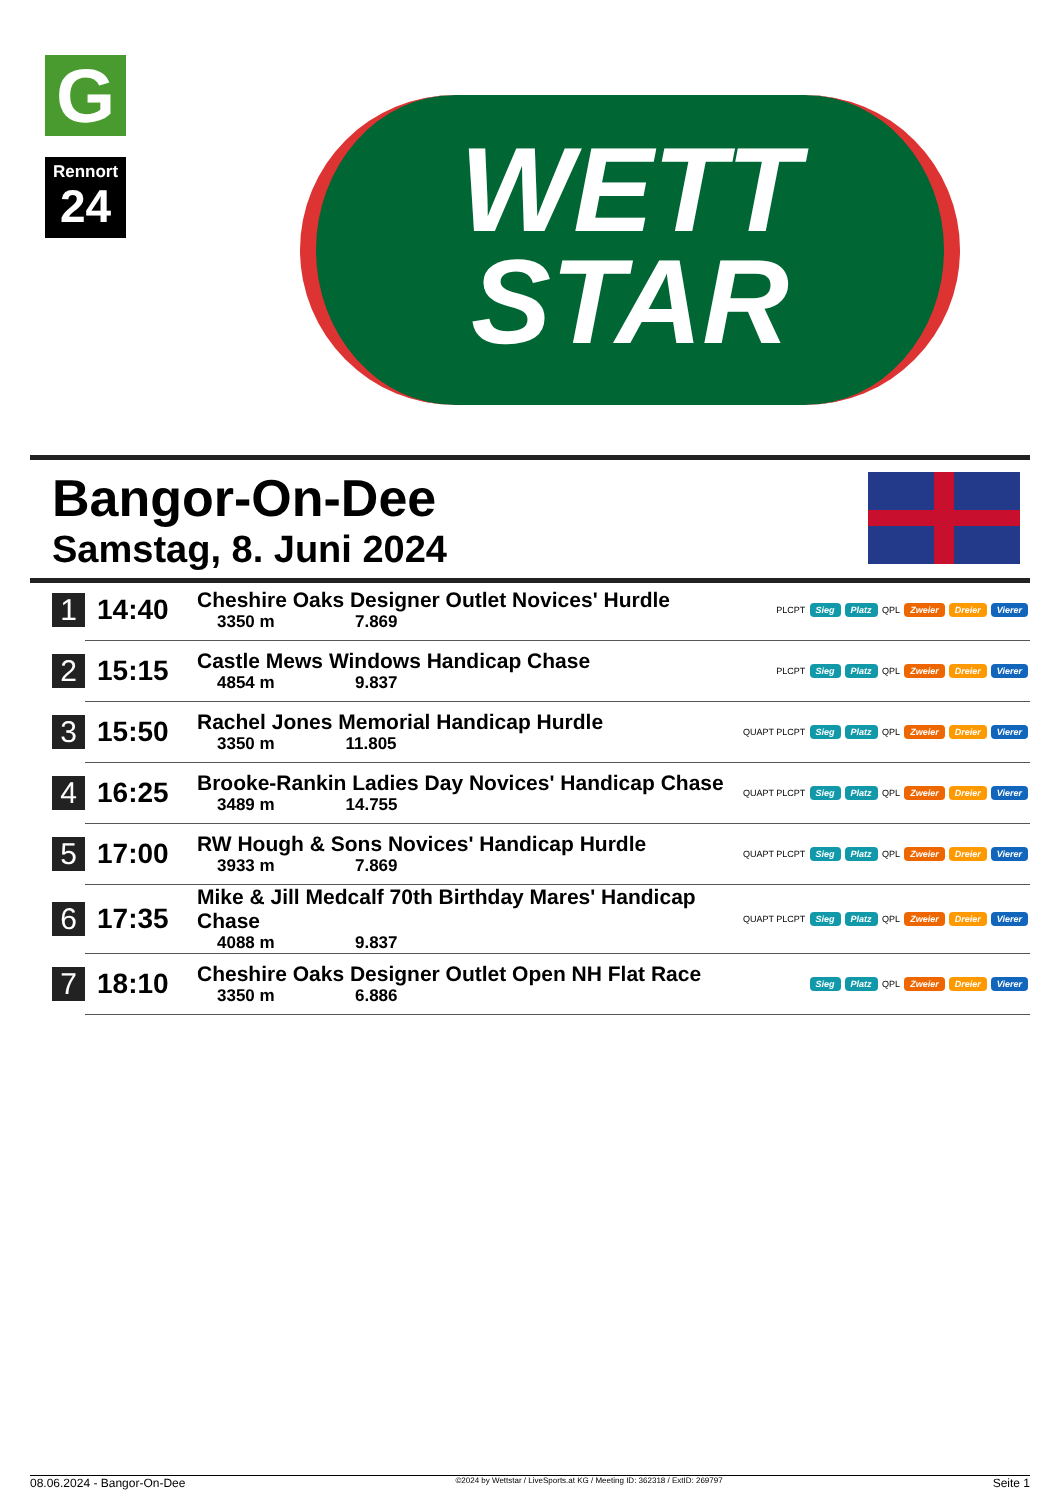G
Rennort
24
WETT
STAR
Bangor-On-Dee
Samstag, 8. Juni 2024
| 1 | 14:40 | Cheshire Oaks Designer Outlet Novices' Hurdle 3350 m 7.869 | PLCPT Sieg Platz QPL Zweier Dreier Vierer |
| 2 | 15:15 | Castle Mews Windows Handicap Chase 4854 m 9.837 | PLCPT Sieg Platz QPL Zweier Dreier Vierer |
| 3 | 15:50 | Rachel Jones Memorial Handicap Hurdle 3350 m 11.805 | QUAPT PLCPT Sieg Platz QPL Zweier Dreier Vierer |
| 4 | 16:25 | Brooke-Rankin Ladies Day Novices' Handicap Chase 3489 m 14.755 | QUAPT PLCPT Sieg Platz QPL Zweier Dreier Vierer |
| 5 | 17:00 | RW Hough & Sons Novices' Handicap Hurdle 3933 m 7.869 | QUAPT PLCPT Sieg Platz QPL Zweier Dreier Vierer |
| 6 | 17:35 | Mike & Jill Medcalf 70th Birthday Mares' Handicap Chase 4088 m 9.837 | QUAPT PLCPT Sieg Platz QPL Zweier Dreier Vierer |
| 7 | 18:10 | Cheshire Oaks Designer Outlet Open NH Flat Race 3350 m 6.886 | Sieg Platz QPL Zweier Dreier Vierer |
08.06.2024 - Bangor-On-Dee ©2024 by Wettstar / LiveSports.at KG / Meeting ID: 362318 / ExtID: 269797 Seite 1